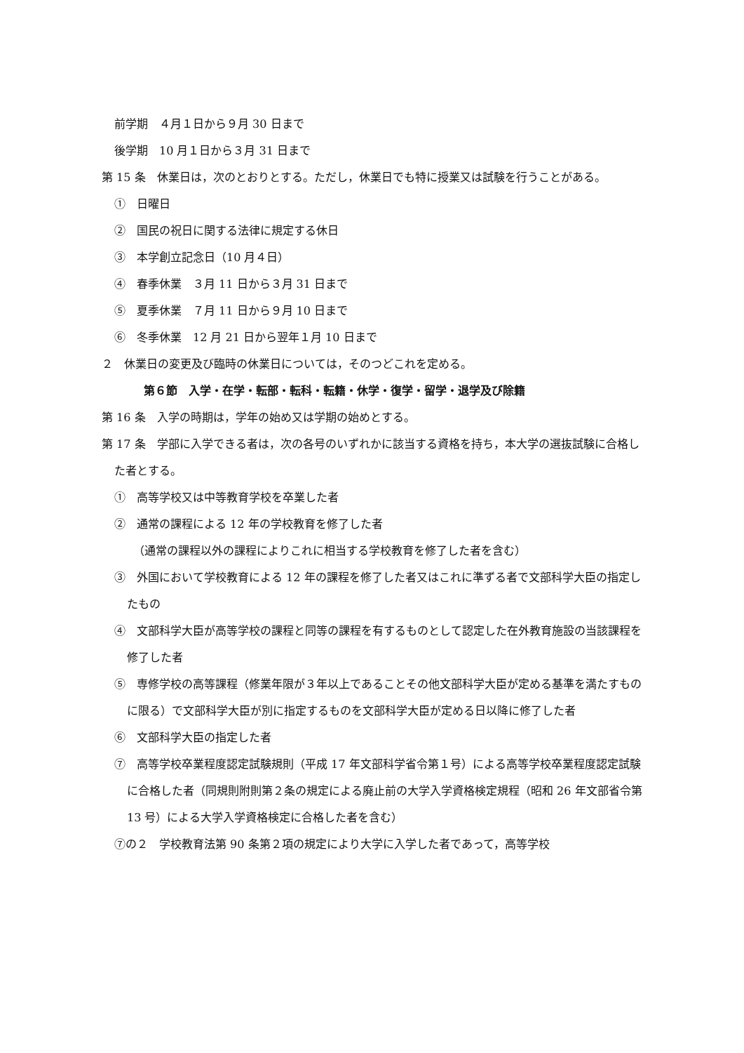前学期　４月１日から９月 30 日まで
後学期　10 月１日から３月 31 日まで
第 15 条　休業日は，次のとおりとする。ただし，休業日でも特に授業又は試験を行うことがある。
①　日曜日
②　国民の祝日に関する法律に規定する休日
③　本学創立記念日（10 月４日）
④　春季休業　３月 11 日から３月 31 日まで
⑤　夏季休業　７月 11 日から９月 10 日まで
⑥　冬季休業　12 月 21 日から翌年１月 10 日まで
２　休業日の変更及び臨時の休業日については，そのつどこれを定める。
第６節　入学・在学・転部・転科・転籍・休学・復学・留学・退学及び除籍
第 16 条　入学の時期は，学年の始め又は学期の始めとする。
第 17 条　学部に入学できる者は，次の各号のいずれかに該当する資格を持ち，本大学の選抜試験に合格した者とする。
①　高等学校又は中等教育学校を卒業した者
②　通常の課程による 12 年の学校教育を修了した者
（通常の課程以外の課程によりこれに相当する学校教育を修了した者を含む）
③　外国において学校教育による 12 年の課程を修了した者又はこれに準ずる者で文部科学大臣の指定したもの
④　文部科学大臣が高等学校の課程と同等の課程を有するものとして認定した在外教育施設の当該課程を修了した者
⑤　専修学校の高等課程（修業年限が３年以上であることその他文部科学大臣が定める基準を満たすものに限る）で文部科学大臣が別に指定するものを文部科学大臣が定める日以降に修了した者
⑥　文部科学大臣の指定した者
⑦　高等学校卒業程度認定試験規則（平成 17 年文部科学省令第１号）による高等学校卒業程度認定試験に合格した者（同規則附則第２条の規定による廃止前の大学入学資格検定規程（昭和 26 年文部省令第 13 号）による大学入学資格検定に合格した者を含む）
⑦の２　学校教育法第 90 条第２項の規定により大学に入学した者であって，高等学校